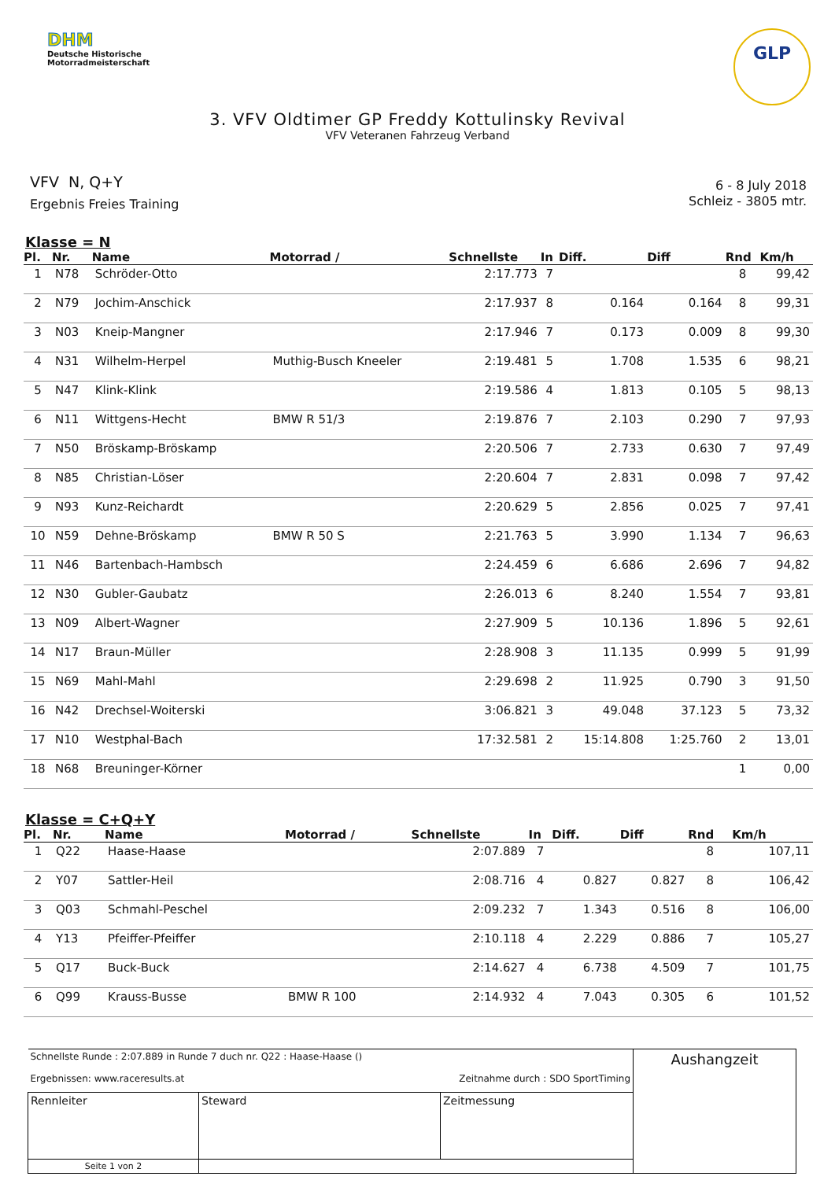DHM
Deutsche Historische
Motorradmeisterschaft
GLP
3. VFV Oldtimer GP Freddy Kottulinsky Revival
VFV Veteranen Fahrzeug Verband
VFV N, Q+Y
Ergebnis Freies Training
6 - 8 July 2018
Schleiz - 3805 mtr.
Klasse = N
| Pl. | Nr. | Name | Motorrad / | Schnellste | In | Diff. | Diff | Rnd | Km/h |
| --- | --- | --- | --- | --- | --- | --- | --- | --- | --- |
| 1 | N78 | Schröder-Otto | | 2:17.773 | 7 | | | 8 | 99,42 |
| 2 | N79 | Jochim-Anschick | | 2:17.937 | 8 | 0.164 | 0.164 | 8 | 99,31 |
| 3 | N03 | Kneip-Mangner | | 2:17.946 | 7 | 0.173 | 0.009 | 8 | 99,30 |
| 4 | N31 | Wilhelm-Herpel | Muthig-Busch Kneeler | 2:19.481 | 5 | 1.708 | 1.535 | 6 | 98,21 |
| 5 | N47 | Klink-Klink | | 2:19.586 | 4 | 1.813 | 0.105 | 5 | 98,13 |
| 6 | N11 | Wittgens-Hecht | BMW R 51/3 | 2:19.876 | 7 | 2.103 | 0.290 | 7 | 97,93 |
| 7 | N50 | Bröskamp-Bröskamp | | 2:20.506 | 7 | 2.733 | 0.630 | 7 | 97,49 |
| 8 | N85 | Christian-Löser | | 2:20.604 | 7 | 2.831 | 0.098 | 7 | 97,42 |
| 9 | N93 | Kunz-Reichardt | | 2:20.629 | 5 | 2.856 | 0.025 | 7 | 97,41 |
| 10 | N59 | Dehne-Bröskamp | BMW R 50 S | 2:21.763 | 5 | 3.990 | 1.134 | 7 | 96,63 |
| 11 | N46 | Bartenbach-Hambsch | | 2:24.459 | 6 | 6.686 | 2.696 | 7 | 94,82 |
| 12 | N30 | Gubler-Gaubatz | | 2:26.013 | 6 | 8.240 | 1.554 | 7 | 93,81 |
| 13 | N09 | Albert-Wagner | | 2:27.909 | 5 | 10.136 | 1.896 | 5 | 92,61 |
| 14 | N17 | Braun-Müller | | 2:28.908 | 3 | 11.135 | 0.999 | 5 | 91,99 |
| 15 | N69 | Mahl-Mahl | | 2:29.698 | 2 | 11.925 | 0.790 | 3 | 91,50 |
| 16 | N42 | Drechsel-Woiterski | | 3:06.821 | 3 | 49.048 | 37.123 | 5 | 73,32 |
| 17 | N10 | Westphal-Bach | | 17:32.581 | 2 | 15:14.808 | 1:25.760 | 2 | 13,01 |
| 18 | N68 | Breuninger-Körner | | | | | | 1 | 0,00 |
Klasse = C+Q+Y
| Pl. | Nr. | Name | Motorrad / | Schnellste | In | Diff. | Diff | Rnd | Km/h |
| --- | --- | --- | --- | --- | --- | --- | --- | --- | --- |
| 1 | Q22 | Haase-Haase | | 2:07.889 | 7 | | | 8 | 107,11 |
| 2 | Y07 | Sattler-Heil | | 2:08.716 | 4 | 0.827 | 0.827 | 8 | 106,42 |
| 3 | Q03 | Schmahl-Peschel | | 2:09.232 | 7 | 1.343 | 0.516 | 8 | 106,00 |
| 4 | Y13 | Pfeiffer-Pfeiffer | | 2:10.118 | 4 | 2.229 | 0.886 | 7 | 105,27 |
| 5 | Q17 | Buck-Buck | | 2:14.627 | 4 | 6.738 | 4.509 | 7 | 101,75 |
| 6 | Q99 | Krauss-Busse | BMW R 100 | 2:14.932 | 4 | 7.043 | 0.305 | 6 | 101,52 |
| Schnellste Runde : 2:07.889 in Runde 7 duch nr. Q22 : Haase-Haase () Ergebnissen: www.raceresults.at Zeitnahme durch : SDO SportTiming | | | Aushangzeit |
| Rennleiter | Steward | Zeitmessung | |
| Seite 1 von 2 | | | |